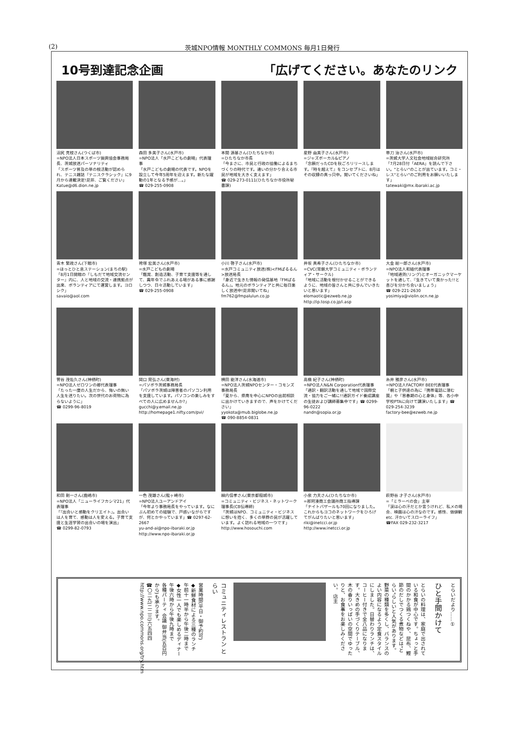(2) 茨城NPO情報 MONTHLY COMMONS 毎月1日発行
10号到達記念企画 「広げてください。あなたのリンク
沼尻 克枝さん(つくば市)
=NPO法人日本スポーツ振興協会事務局長、茨城放送パーソナリティ
「スポーツ普及の草の根活動が認められ、テニス雑誌『テニスクラシック』に9月から連載決定!是非、ご覧ください」
Katue@d6.dion.ne.jp
森田 多美子さん(水戸市)
=NPO法人「水戸こどもの劇場」代表理事
「水戸こどもの劇場の代表です。NPOを設立して今年5周年を迎えます。新たな躍動の1年となる予感が…。」
☎ 029-255-0908
本間 源基さん(ひたちなか市)
=ひたちなか市長
「今まさに、市民と行政の協働によるまちづくりの時代です。違いの分かり合える市民が地域を大きく支えます」
☎ 029-273-0111(ひたちなか市役所秘書課)
星野 由美子さん(水戸市)
=ジャズボーカル&ピアノ
「念願だったCDを秋ごろリリースします。『時を超えて』をコンセプトに、8月はその収録の真っ只中。聞いてくださいね」
帯刀 治さん(水戸市)
=茨城大学人文社会地域総合研究所
「7月28日付「AERA」を読んで下さい。"とらい"のことが出ています。コミ・レス"とらい"のご利用をお願いいたします」
tatewaki@mx.ibaraki.ac.jp
青木 繁政さん(下館市)
=ほっとひと息ステーション(まちの駅)
「8月1日開館の『しもだて地域交流センター』内に、人と地域の交流・連携拠点が出来、ボランティアにて運営します。ヨロシク」
savaio@aol.com
袴塚 宏美さん(水戸市)
=水戸こどもの劇場
「鑑賞、創造活動、子育て支援等を通して、異年令でふれあえる場がある事に感謝しつつ、日々活動しています」
☎ 029-255-0908
小川 啓子さん(水戸市)
=水戸コミュニティ放送(株)<FMぱるるん>放送局長
「身近で生きた情報の発信基地『FMぱるるん』。地元のボランティアと共に毎日楽しく放送中!是非聞いてね」
fm762@fmpalulun.co.jp
井坂 真希子さん(ひたちなか市)
=CVC(常磐大学コミュニティ・ボランティア・サークル)
「地域に活動を根付かせることができるように、地域の皆さんと共に歩んでいきたいと思います」
elomaotic@ezweb.ne.jp
http://ip.tosp.co.jp/i.asp
大金 総一郎さん(水戸市)
=NPO法人和嬉代表理事
「地域通貨(リング)とオーガニックマーケットを通して、『生きていて良かった!!と喜びを分かち合いましょう」
☎ 029-221-2630
yosimiya@violin.ocn.ne.jp
菅谷 茂佐久さん(神栖町)
=NPO法人ゼロワンの郷代表理事
「たった一度の人生だから、悔いの無い人生を送りたい。次の世代のお荷物に為らないように」
☎ 0299-96-8019
関口 晃弘さん(東海村)
=パソボラ茨城事務局長
「パソボラ茨城は障害者のパソコン利用を支援しています。パソコンの楽しみをすべての人に広めませんか?」
gucchi@y.email.ne.jp
http://homepage1.nifty.com/pvi/
横田 能洋さん(水海道市)
=NPO法人茨城NPOセンター・コモンズ事務局長
「夏から、県南を中心にNPOの出前相談に出かけていきますので、声をかけてください」
yyokota@mub.biglobe.ne.jp
☎ 090-8854-0831
高橋 紀子さん(神栖町)
=NPO法人N&N Corporation代表理事
「通訳・翻訳活動を通して地域で国際交流・協力をご一緒に!!通訳ガイド養成講座の生徒および講師募集中です」☎ 0299-96-0222
nandn@sopia.or.jp
糸井 雅彦さん(水戸市)
=NPO法人FACTORY BEE代表理事
「親と子供達の為に『携帯電話に潜む罠』や『思春期の心と身体』等、各小中学校PTAに向けて講演いたします」☎ 029-254-3239
factory-bee@ezweb.ne.jp
和田 剛一さん(鹿嶋市)
=NPO法人「ニューライフカシマ21」代表理事
「『出合いと感動をクリエイト』。出合いは人を育て、感動は人を変える。子育て支援と生涯学習の出合いの場を演出」
☎ 0299-82-0793
一色 茂雄さん(龍ヶ崎市)
=NPO法人ユーアンドアイ
「今年より事務局長をやっています。なにぶん初めての経験で、戸惑いながらですが、何とかやっています」☎ 0297-62-2667
yu-and-ai@npo-ibaraki.or.jp
http://www.npo-ibaraki.or.jp
細内信孝さん(東京都稲城市)
=コミュニティ・ビジネス・ネットワーク理事長(CB伝導師)
「茨城はNPO、コミュニティ・ビジネスに想いを抱く、多くの草莽の民が活躍しています。よく訪れる地域の一つです」
http://www.hosouchi.com
小泉 力夫さん(ひたちなか市)
=那珂湊商工会議所商工指導課
「ナイトバザールも70回になりました。これからもヨコのネットワークをひろげてがんばりたいと思います」
riki@inetcci.or.jp
http://www.inetcci.or.jp
萩野谷 才子さん(水戸市)
=「ミラーベの会」主宰
「涙は心の汗だとか言うけれど、私メの場合、映画は心の汗なのです。感性、価値観etc. 汗かいてスローライフ」
☎FAX 029-232-3217
とらいだより……①
ひと手間かけて
とらいの料理は、家庭で出されている和食が中心です。ちょっと手間のかかる鶏つくねや、昆布、鰹節のだしでつくる煮物などは"とらい"らしいと人気があります。野菜の種類を多くし、バランスのよい内容になるよう定食スタイルにしました。日替わりランチは、コーヒー付きで全八品になります。大きめの手づくりテーブル、木の香りいっぱいの空間でゆったりと、お食事をお楽しみください。 店主
コミュニティレストラン とらい
営業時間(平日・御予約可)
◆新鮮食材による三種のランチ 午前十一時半から午後二時まで
◆女性一人でも楽しめるディナー 午後六時から午後九時まで
各種パーティ 会議 御弁当(五百円から)も承ります。
☎〇二九(二二三)六五四四
http://www.npo.commons.org/try.htm